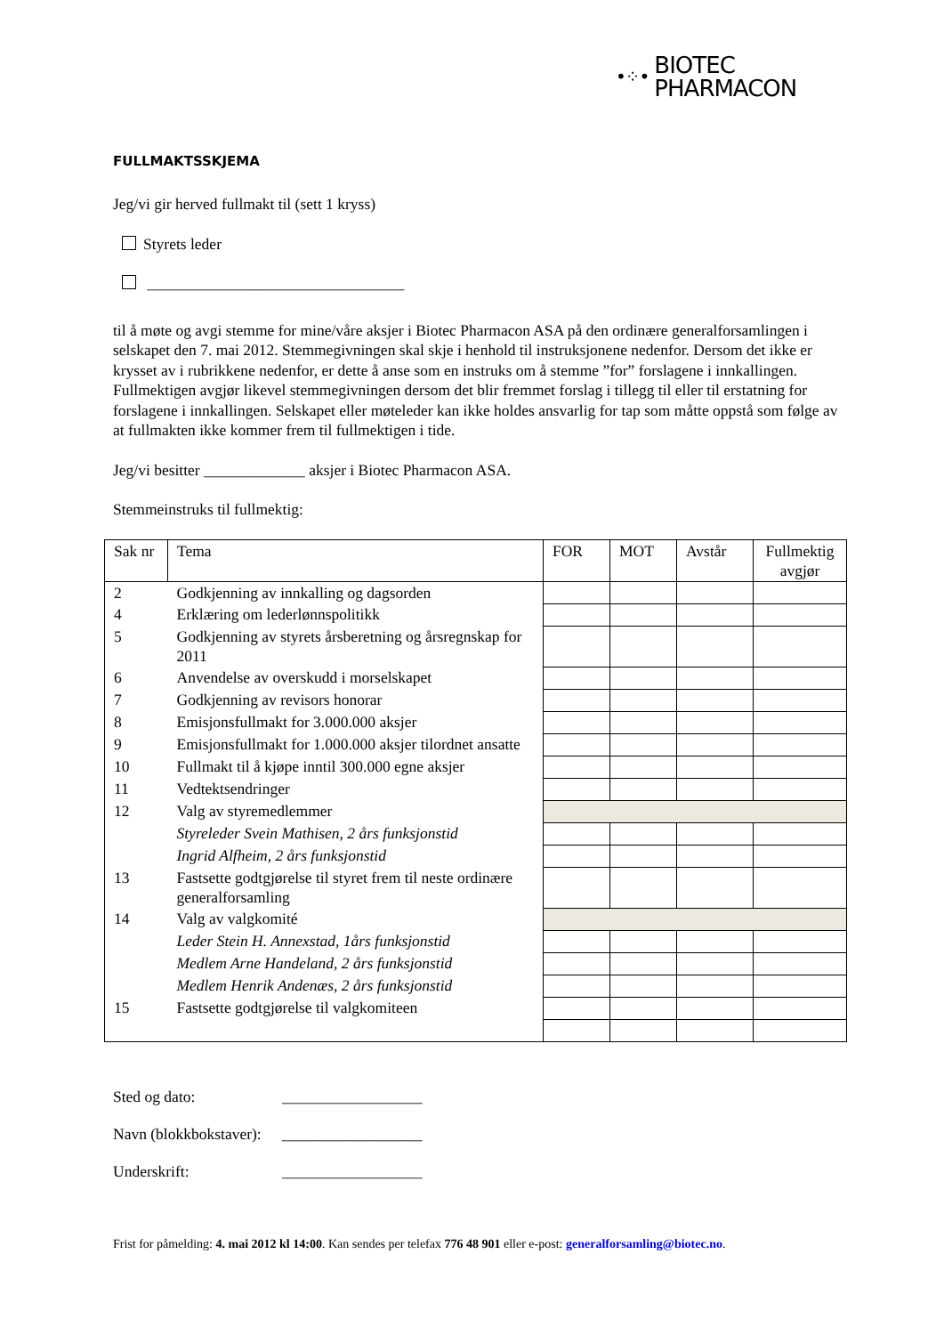•⁘•
BIOTEC
PHARMACON
FULLMAKTSSKJEMA
Jeg/vi gir herved fullmakt til (sett 1 kryss)
Styrets leder
_________________________________
til å møte og avgi stemme for mine/våre aksjer i Biotec Pharmacon ASA på den ordinære generalforsamlingen i selskapet den 7. mai 2012. Stemmegivningen skal skje i henhold til instruksjonene nedenfor. Dersom det ikke er krysset av i rubrikkene nedenfor, er dette å anse som en instruks om å stemme ”for” forslagene i innkallingen. Fullmektigen avgjør likevel stemmegivningen dersom det blir fremmet forslag i tillegg til eller til erstatning for forslagene i innkallingen. Selskapet eller møteleder kan ikke holdes ansvarlig for tap som måtte oppstå som følge av at fullmakten ikke kommer frem til fullmektigen i tide.
Jeg/vi besitter _____________ aksjer i Biotec Pharmacon ASA.
Stemmeinstruks til fullmektig:
| Sak nr | Tema | FOR | MOT | Avstår | Fullmektig avgjør |
| --- | --- | --- | --- | --- | --- |
| 2 | Godkjenning av innkalling og dagsorden | | | | |
| 4 | Erklæring om lederlønnspolitikk | | | | |
| 5 | Godkjenning av styrets årsberetning og årsregnskap for 2011 | | | | |
| 6 | Anvendelse av overskudd i morselskapet | | | | |
| 7 | Godkjenning av revisors honorar | | | | |
| 8 | Emisjonsfullmakt for 3.000.000 aksjer | | | | |
| 9 | Emisjonsfullmakt for 1.000.000 aksjer tilordnet ansatte | | | | |
| 10 | Fullmakt til å kjøpe inntil 300.000 egne aksjer | | | | |
| 11 | Vedtektsendringer | | | | |
| 12 | Valg av styremedlemmer | | | | |
| | Styreleder Svein Mathisen, 2 års funksjonstid | | | | |
| | Ingrid Alfheim, 2 års funksjonstid | | | | |
| 13 | Fastsette godtgjørelse til styret frem til neste ordinære generalforsamling | | | | |
| 14 | Valg av valgkomité | | | | |
| | Leder Stein H. Annexstad, 1års funksjonstid | | | | |
| | Medlem Arne Handeland, 2 års funksjonstid | | | | |
| | Medlem Henrik Andenæs, 2 års funksjonstid | | | | |
| 15 | Fastsette godtgjørelse til valgkomiteen | | | | |
| Sted og dato: | __________________ |
| Navn (blokkbokstaver): | __________________ |
| Underskrift: | __________________ |
Frist for påmelding: 4. mai 2012 kl 14:00. Kan sendes per telefax 776 48 901 eller e-post: generalforsamling@biotec.no.